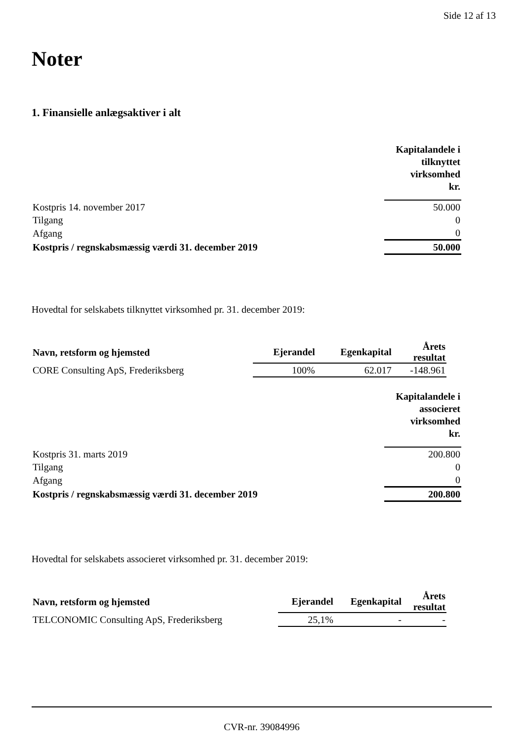Side 12 af 13
Noter
1. Finansielle anlægsaktiver i alt
| | Kapitalandele i tilknyttet virksomhed kr. |
| Kostpris 14. november 2017 | 50.000 |
| Tilgang | 0 |
| Afgang | 0 |
| Kostpris / regnskabsmæssig værdi 31. december 2019 | 50.000 |
Hovedtal for selskabets tilknyttet virksomhed pr. 31. december 2019:
| Navn, retsform og hjemsted | Ejerandel | Egenkapital | Årets resultat |
| --- | --- | --- | --- |
| CORE Consulting ApS, Frederiksberg | 100% | 62.017 | -148.961 |
| | Kapitalandele i associeret virksomhed kr. |
| Kostpris 31. marts 2019 | 200.800 |
| Tilgang | 0 |
| Afgang | 0 |
| Kostpris / regnskabsmæssig værdi 31. december 2019 | 200.800 |
Hovedtal for selskabets associeret virksomhed pr. 31. december 2019:
| Navn, retsform og hjemsted | Ejerandel | Egenkapital | Årets resultat |
| --- | --- | --- | --- |
| TELCONOMIC Consulting ApS, Frederiksberg | 25,1% | - | - |
CVR-nr. 39084996